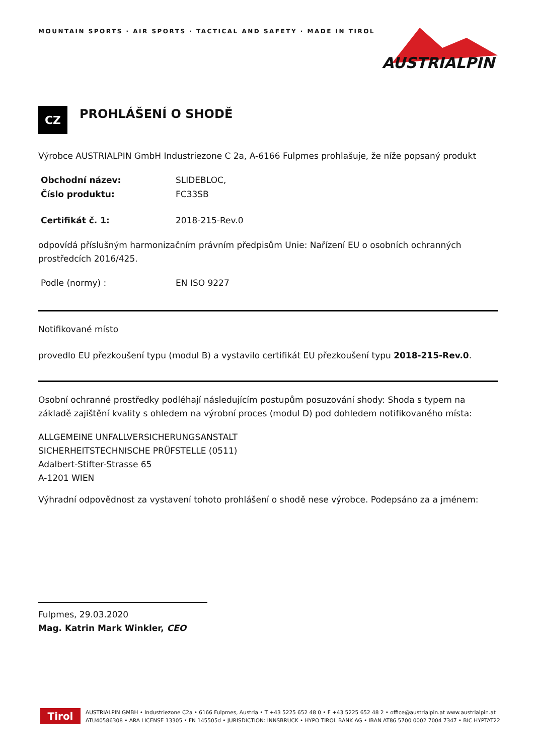MOUNTAIN SPORTS · AIR SPORTS · TACTICAL AND SAFETY · MADE IN TIROL
AUSTRIALPIN
CZ
PROHLÁŠENÍ O SHODĚ
Výrobce AUSTRIALPIN GmbH Industriezone C 2a, A-6166 Fulpmes prohlašuje, že níže popsaný produkt
Obchodní název: SLIDEBLOC,
Číslo produktu: FC33SB
Certifikát č. 1: 2018-215-Rev.0
odpovídá příslušným harmonizačním právním předpisům Unie: Nařízení EU o osobních ochranných prostředcích 2016/425.
Podle (normy) : EN ISO 9227
Notifikované místo
provedlo EU přezkoušení typu (modul B) a vystavilo certifikát EU přezkoušení typu 2018-215-Rev.0.
Osobní ochranné prostředky podléhají následujícím postupům posuzování shody: Shoda s typem na základě zajištění kvality s ohledem na výrobní proces (modul D) pod dohledem notifikovaného místa:
ALLGEMEINE UNFALLVERSICHERUNGSANSTALT
SICHERHEITSTECHNISCHE PRÜFSTELLE (0511)
Adalbert-Stifter-Strasse 65
A-1201 WIEN
Výhradní odpovědnost za vystavení tohoto prohlášení o shodě nese výrobce. Podepsáno za a jménem:
Fulpmes, 29.03.2020
Mag. Katrin Mark Winkler, CEO
Tirol
AUSTRIALPIN GMBH • Industriezone C2a • 6166 Fulpmes, Austria • T +43 5225 652 48 0 • F +43 5225 652 48 2 • office@austrialpin.at www.austrialpin.at
ATU40586308 • ARA LICENSE 13305 • FN 145505d • JURISDICTION: INNSBRUCK • HYPO TIROL BANK AG • IBAN AT86 5700 0002 7004 7347 • BIC HYPTAT22